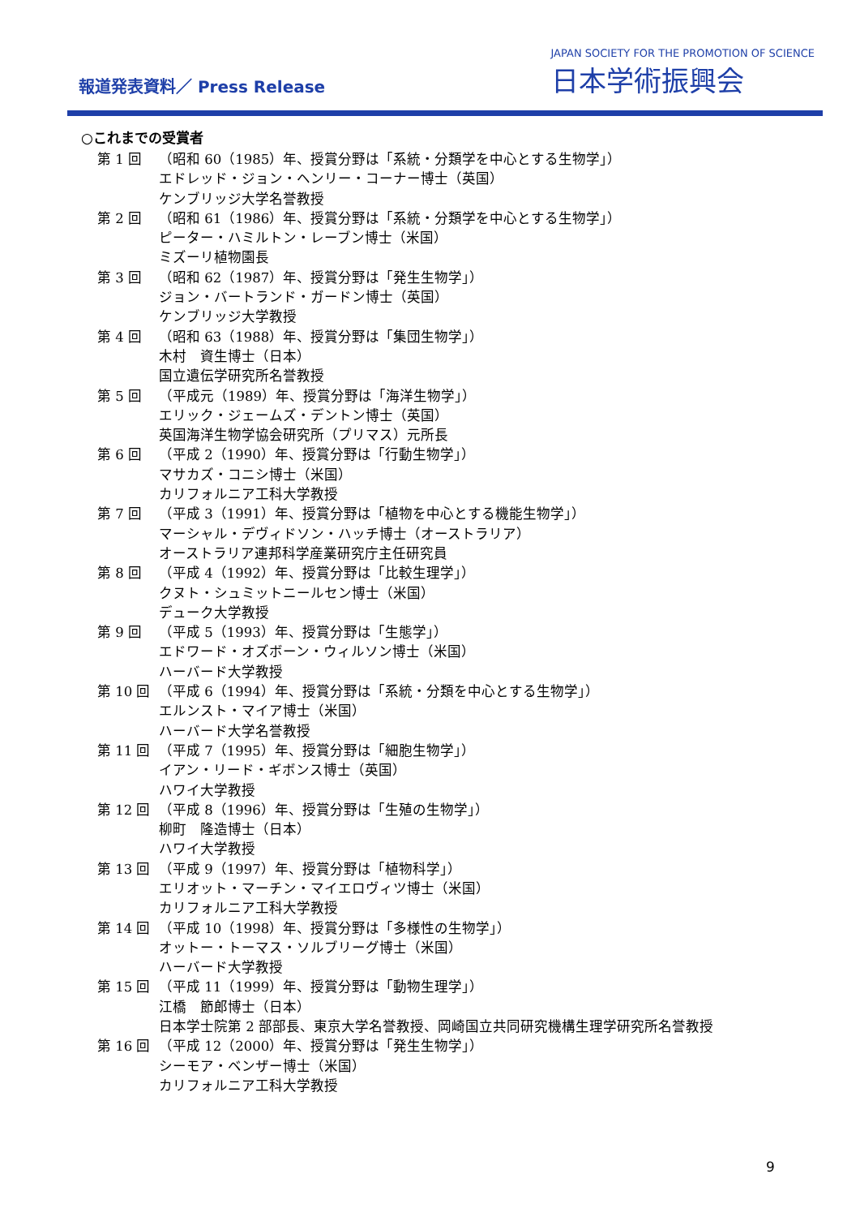報道発表資料／ Press Release
JAPAN SOCIETY FOR THE PROMOTION OF SCIENCE
日本学術振興会
○これまでの受賞者
第 1 回 （昭和 60（1985）年、授賞分野は「系統・分類学を中心とする生物学」）
エドレッド・ジョン・ヘンリー・コーナー博士（英国）
ケンブリッジ大学名誉教授
第 2 回 （昭和 61（1986）年、授賞分野は「系統・分類学を中心とする生物学」）
ピーター・ハミルトン・レーブン博士（米国）
ミズーリ植物園長
第 3 回 （昭和 62（1987）年、授賞分野は「発生生物学」）
ジョン・バートランド・ガードン博士（英国）
ケンブリッジ大学教授
第 4 回 （昭和 63（1988）年、授賞分野は「集団生物学」）
木村　資生博士（日本）
国立遺伝学研究所名誉教授
第 5 回 （平成元（1989）年、授賞分野は「海洋生物学」）
エリック・ジェームズ・デントン博士（英国）
英国海洋生物学協会研究所（プリマス）元所長
第 6 回 （平成 2（1990）年、授賞分野は「行動生物学」）
マサカズ・コニシ博士（米国）
カリフォルニア工科大学教授
第 7 回 （平成 3（1991）年、授賞分野は「植物を中心とする機能生物学」）
マーシャル・デヴィドソン・ハッチ博士（オーストラリア）
オーストラリア連邦科学産業研究庁主任研究員
第 8 回 （平成 4（1992）年、授賞分野は「比較生理学」）
クヌト・シュミットニールセン博士（米国）
デューク大学教授
第 9 回 （平成 5（1993）年、授賞分野は「生態学」）
エドワード・オズボーン・ウィルソン博士（米国）
ハーバード大学教授
第 10 回 （平成 6（1994）年、授賞分野は「系統・分類を中心とする生物学」）
エルンスト・マイア博士（米国）
ハーバード大学名誉教授
第 11 回 （平成 7（1995）年、授賞分野は「細胞生物学」）
イアン・リード・ギボンス博士（英国）
ハワイ大学教授
第 12 回 （平成 8（1996）年、授賞分野は「生殖の生物学」）
柳町　隆造博士（日本）
ハワイ大学教授
第 13 回 （平成 9（1997）年、授賞分野は「植物科学」）
エリオット・マーチン・マイエロヴィツ博士（米国）
カリフォルニア工科大学教授
第 14 回 （平成 10（1998）年、授賞分野は「多様性の生物学」）
オットー・トーマス・ソルブリーグ博士（米国）
ハーバード大学教授
第 15 回 （平成 11（1999）年、授賞分野は「動物生理学」）
江橋　節郎博士（日本）
日本学士院第 2 部部長、東京大学名誉教授、岡崎国立共同研究機構生理学研究所名誉教授
第 16 回 （平成 12（2000）年、授賞分野は「発生生物学」）
シーモア・ベンザー博士（米国）
カリフォルニア工科大学教授
9